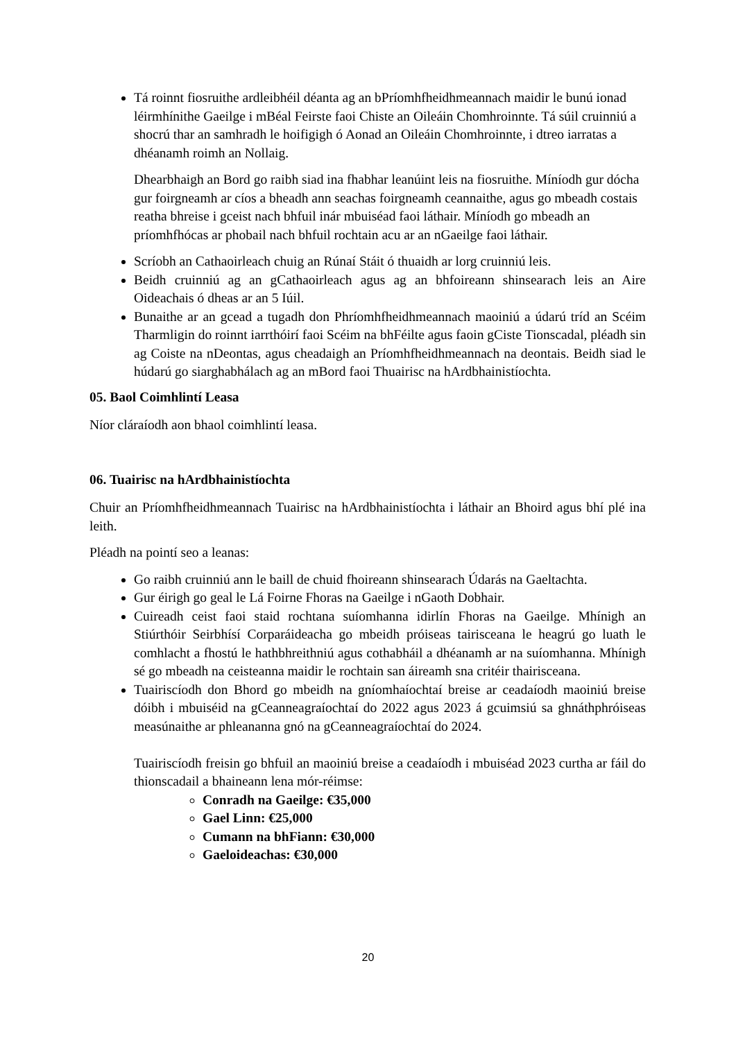Tá roinnt fiosruithe ardleibhéil déanta ag an bPríomhfheidhmeannach maidir le bunú ionad léirmhínithe Gaeilge i mBéal Feirste faoi Chiste an Oileáin Chomhroinnte. Tá súil cruinniú a shocrú thar an samhradh le hoifigigh ó Aonad an Oileáin Chomhroinnte, i dtreo iarratas a dhéanamh roimh an Nollaig.
Dhearbhaigh an Bord go raibh siad ina fhabhar leanúint leis na fiosruithe. Míníodh gur dócha gur foirgneamh ar cíos a bheadh ann seachas foirgneamh ceannaithe, agus go mbeadh costais reatha bhreise i gceist nach bhfuil inár mbuiséad faoi láthair. Míníodh go mbeadh an príomhfhócas ar phobail nach bhfuil rochtain acu ar an nGaeilge faoi láthair.
Scríobh an Cathaoirleach chuig an Rúnaí Stáit ó thuaidh ar lorg cruinniú leis.
Beidh cruinniú ag an gCathaoirleach agus ag an bhfoireann shinsearach leis an Aire Oideachais ó dheas ar an 5 Iúil.
Bunaithe ar an gcead a tugadh don Phríomhfheidhmeannach maoiniú a údarú tríd an Scéim Tharmligin do roinnt iarrthóirí faoi Scéim na bhFéilte agus faoin gCiste Tionscadal, pléadh sin ag Coiste na nDeontas, agus cheadaigh an Príomhfheidhmeannach na deontais. Beidh siad le húdarú go siarghabhálach ag an mBord faoi Thuairisc na hArdbhainistíochta.
05. Baol Coimhlintí Leasa
Níor cláraíodh aon bhaol coimhlintí leasa.
06. Tuairisc na hArdbhainistíochta
Chuir an Príomhfheidhmeannach Tuairisc na hArdbhainistíochta i láthair an Bhoird agus bhí plé ina leith.
Pléadh na pointí seo a leanas:
Go raibh cruinniú ann le baill de chuid fhoireann shinsearach Údarás na Gaeltachta.
Gur éirigh go geal le Lá Foirne Fhoras na Gaeilge i nGaoth Dobhair.
Cuireadh ceist faoi staid rochtana suíomhanna idirlín Fhoras na Gaeilge. Mhínigh an Stiúrthóir Seirbhísí Corparáideacha go mbeidh próiseas tairisceana le heagrú go luath le comhlacht a fhostú le hathbhreithniú agus cothabháil a dhéanamh ar na suíomhanna. Mhínigh sé go mbeadh na ceisteanna maidir le rochtain san áireamh sna critéir thairisceana.
Tuairiscíodh don Bhord go mbeidh na gníomhaíochtaí breise ar ceadaíodh maoiniú breise dóibh i mbuiséid na gCeanneagraíochtaí do 2022 agus 2023 á gcuimsiú sa ghnáthphróiseas measúnaithe ar phleananna gnó na gCeanneagraíochtaí do 2024.
Tuairiscíodh freisin go bhfuil an maoiniú breise a ceadaíodh i mbuiséad 2023 curtha ar fáil do thionscadail a bhaineann lena mór-réimse:
Conradh na Gaeilge: €35,000
Gael Linn: €25,000
Cumann na bhFiann: €30,000
Gaeloideachas: €30,000
20